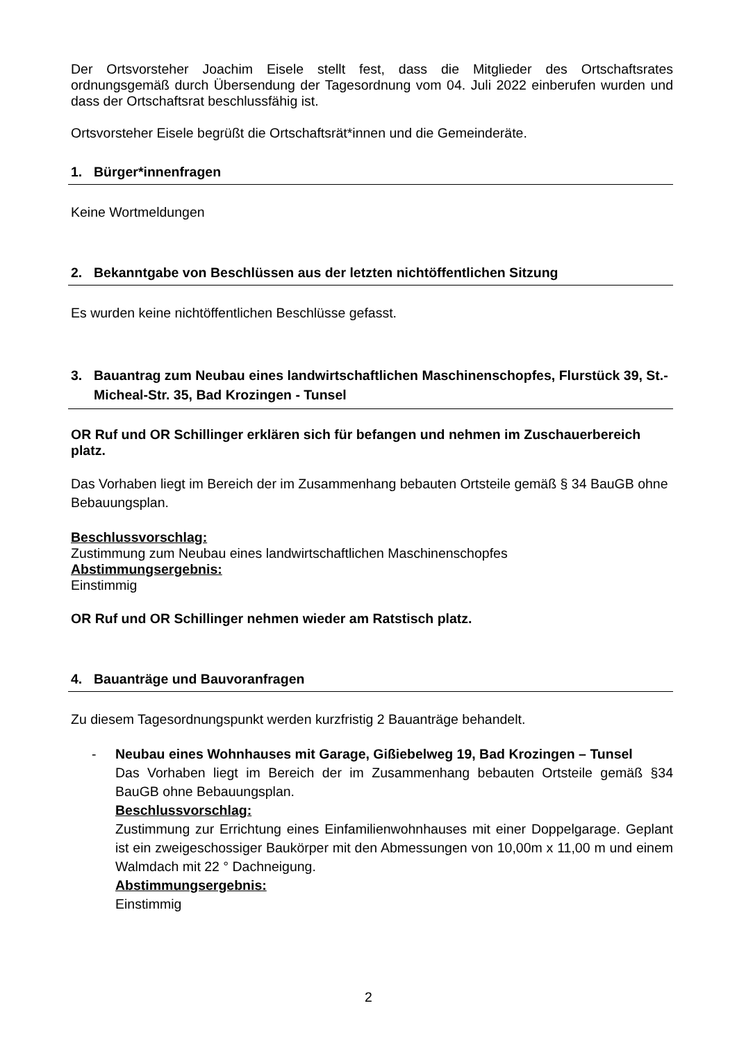Der Ortsvorsteher Joachim Eisele stellt fest, dass die Mitglieder des Ortschaftsrates ordnungsgemäß durch Übersendung der Tagesordnung vom 04. Juli 2022 einberufen wurden und dass der Ortschaftsrat beschlussfähig ist.
Ortsvorsteher Eisele begrüßt die Ortschaftsrät*innen und die Gemeinderäte.
1. Bürger*innenfragen
Keine Wortmeldungen
2. Bekanntgabe von Beschlüssen aus der letzten nichtöffentlichen Sitzung
Es wurden keine nichtöffentlichen Beschlüsse gefasst.
3. Bauantrag zum Neubau eines landwirtschaftlichen Maschinenschopfes, Flurstück 39, St.-Micheal-Str. 35, Bad Krozingen - Tunsel
OR Ruf und OR Schillinger erklären sich für befangen und nehmen im Zuschauerbereich platz.
Das Vorhaben liegt im Bereich der im Zusammenhang bebauten Ortsteile gemäß § 34 BauGB ohne Bebauungsplan.
Beschlussvorschlag:
Zustimmung zum Neubau eines landwirtschaftlichen Maschinenschopfes
Abstimmungsergebnis:
Einstimmig
OR Ruf und OR Schillinger nehmen wieder am Ratstisch platz.
4. Bauanträge und Bauvoranfragen
Zu diesem Tagesordnungspunkt werden kurzfristig 2 Bauanträge behandelt.
- Neubau eines Wohnhauses mit Garage, Gißiebelweg 19, Bad Krozingen – Tunsel
Das Vorhaben liegt im Bereich der im Zusammenhang bebauten Ortsteile gemäß §34 BauGB ohne Bebauungsplan.
Beschlussvorschlag:
Zustimmung zur Errichtung eines Einfamilienwohnhauses mit einer Doppelgarage. Geplant ist ein zweigeschossiger Baukörper mit den Abmessungen von 10,00m x 11,00 m und einem Walmdach mit 22 ° Dachneigung.
Abstimmungsergebnis:
Einstimmig
2